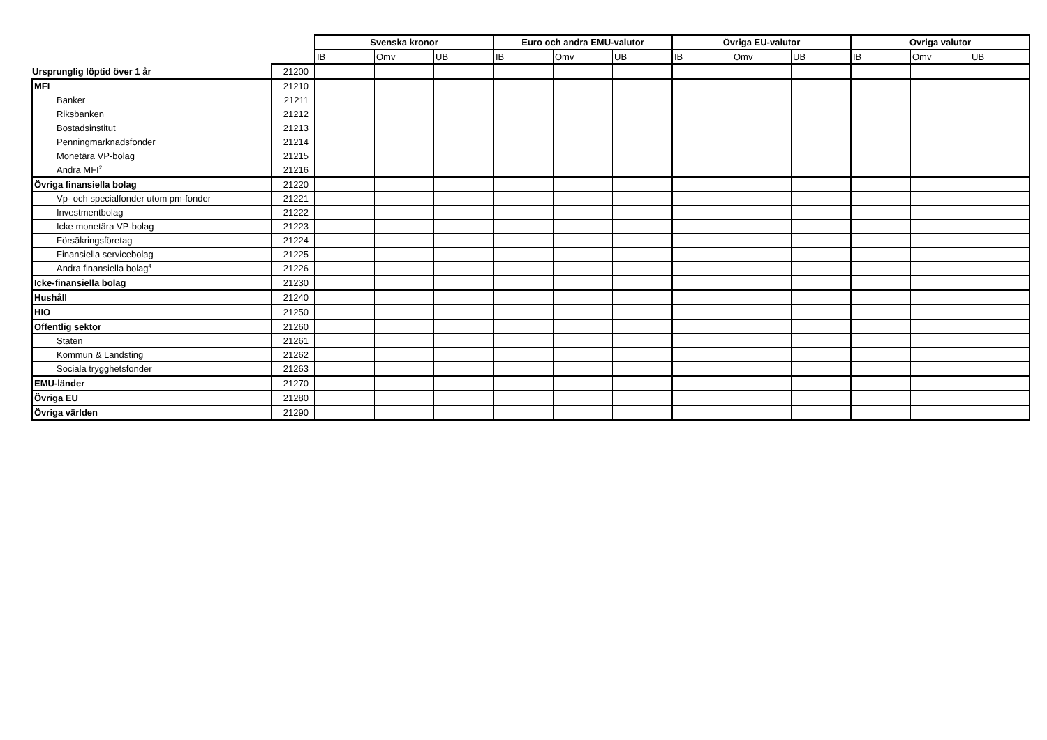| | | Svenska kronor | | | Euro och andra EMU-valutor | | | Övriga EU-valutor | | | Övriga valutor | | |
| | | IB | Omv | UB | IB | Omv | UB | IB | Omv | UB | IB | Omv | UB |
| Ursprunglig löptid över 1 år | 21200 | | | | | | | | | | | | |
| MFI | 21210 | | | | | | | | | | | | |
| Banker | 21211 | | | | | | | | | | | | |
| Riksbanken | 21212 | | | | | | | | | | | | |
| Bostadsinstitut | 21213 | | | | | | | | | | | | |
| Penningmarknadsfonder | 21214 | | | | | | | | | | | | |
| Monetära VP-bolag | 21215 | | | | | | | | | | | | |
| Andra MFI<sup>2</sup> | 21216 | | | | | | | | | | | | |
| Övriga finansiella bolag | 21220 | | | | | | | | | | | | |
| Vp- och specialfonder utom pm-fonder | 21221 | | | | | | | | | | | | |
| Investmentbolag | 21222 | | | | | | | | | | | | |
| Icke monetära VP-bolag | 21223 | | | | | | | | | | | | |
| Försäkringsföretag | 21224 | | | | | | | | | | | | |
| Finansiella servicebolag | 21225 | | | | | | | | | | | | |
| Andra finansiella bolag<sup>4</sup> | 21226 | | | | | | | | | | | | |
| Icke-finansiella bolag | 21230 | | | | | | | | | | | | |
| Hushåll | 21240 | | | | | | | | | | | | |
| HIO | 21250 | | | | | | | | | | | | |
| Offentlig sektor | 21260 | | | | | | | | | | | | |
| Staten | 21261 | | | | | | | | | | | | |
| Kommun & Landsting | 21262 | | | | | | | | | | | | |
| Sociala trygghetsfonder | 21263 | | | | | | | | | | | | |
| EMU-länder | 21270 | | | | | | | | | | | | |
| Övriga EU | 21280 | | | | | | | | | | | | |
| Övriga världen | 21290 | | | | | | | | | | | | |